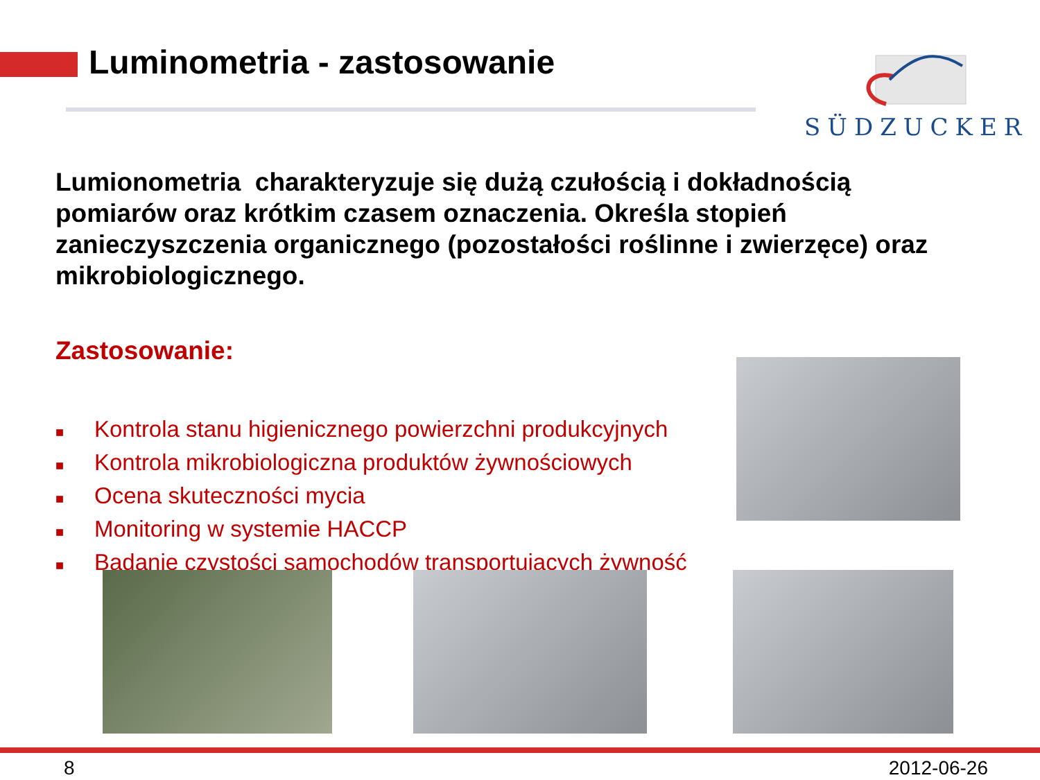Luminometria - zastosowanie SÜDZUCKER
Lumionometria charakteryzuje się dużą czułością i dokładnością pomiarów oraz krótkim czasem oznaczenia. Określa stopień zanieczyszczenia organicznego (pozostałości roślinne i zwierzęce) oraz mikrobiologicznego.
Zastosowanie:
■ Kontrola stanu higienicznego powierzchni produkcyjnych
■ Kontrola mikrobiologiczna produktów żywnościowych
■ Ocena skuteczności mycia
■ Monitoring w systemie HACCP
■ Badanie czystości samochodów transportujących żywność
8 2012-06-26